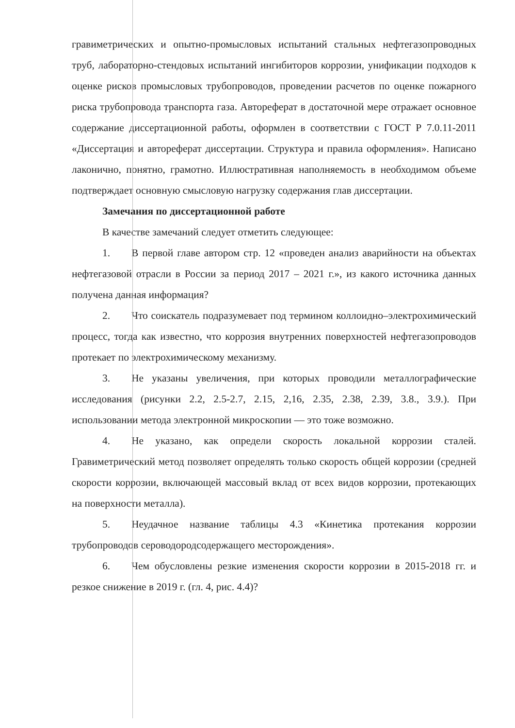гравиметрических и опытно-промысловых испытаний стальных нефтегазопроводных труб, лабораторно-стендовых испытаний ингибиторов коррозии, унификации подходов к оценке рисков промысловых трубопроводов, проведении расчетов по оценке пожарного риска трубопровода транспорта газа. Автореферат в достаточной мере отражает основное содержание диссертационной работы, оформлен в соответствии с ГОСТ Р 7.0.11-2011 «Диссертация и автореферат диссертации. Структура и правила оформления». Написано лаконично, понятно, грамотно. Иллюстративная наполняемость в необходимом объеме подтверждает основную смысловую нагрузку содержания глав диссертации.
Замечания по диссертационной работе
В качестве замечаний следует отметить следующее:
1. В первой главе автором стр. 12 «проведен анализ аварийности на объектах нефтегазовой отрасли в России за период 2017 – 2021 г.», из какого источника данных получена данная информация?
2. Что соискатель подразумевает под термином коллоидно–электрохимический процесс, тогда как известно, что коррозия внутренних поверхностей нефтегазопроводов протекает по электрохимическому механизму.
3. Не указаны увеличения, при которых проводили металлографические исследования (рисунки 2.2, 2.5-2.7, 2.15, 2,16, 2.35, 2.38, 2.39, 3.8., 3.9.). При использовании метода электронной микроскопии — это тоже возможно.
4. Не указано, как определи скорость локальной коррозии сталей. Гравиметрический метод позволяет определять только скорость общей коррозии (средней скорости коррозии, включающей массовый вклад от всех видов коррозии, протекающих на поверхности металла).
5. Неудачное название таблицы 4.3 «Кинетика протекания коррозии трубопроводов сероводородсодержащего месторождения».
6. Чем обусловлены резкие изменения скорости коррозии в 2015-2018 гг. и резкое снижение в 2019 г. (гл. 4, рис. 4.4)?